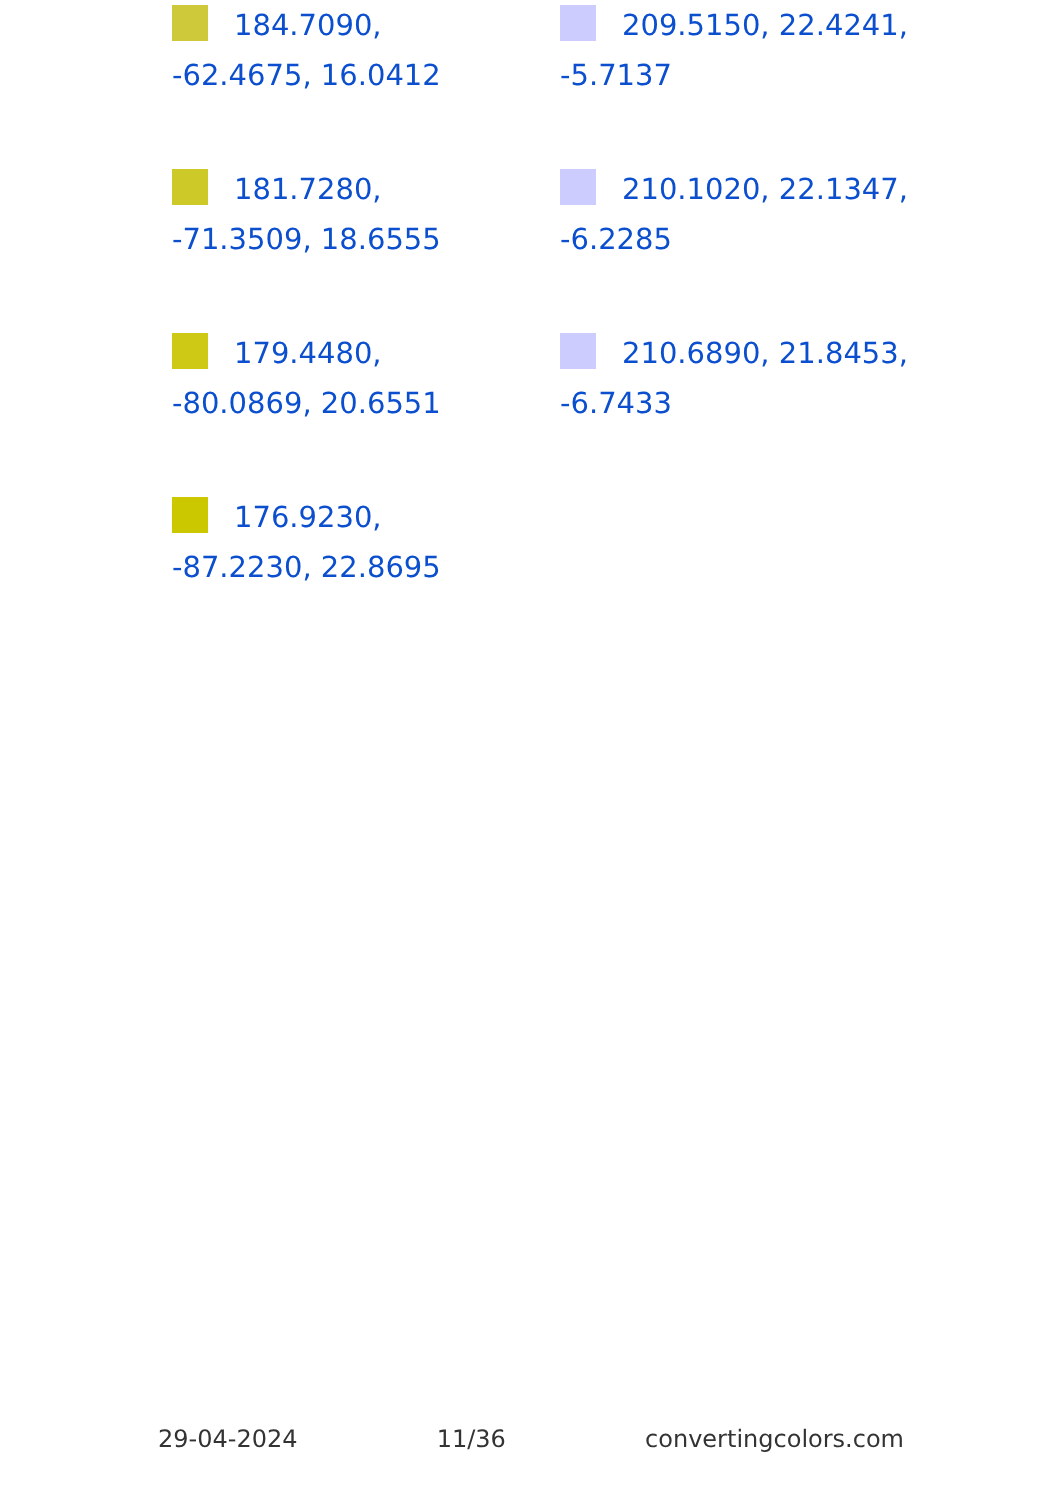184.7090,
-62.4675, 16.0412
209.5150, 22.4241,
-5.7137
181.7280,
-71.3509, 18.6555
210.1020, 22.1347,
-6.2285
179.4480,
-80.0869, 20.6551
210.6890, 21.8453,
-6.7433
176.9230,
-87.2230, 22.8695
29-04-2024 11/36 convertingcolors.com